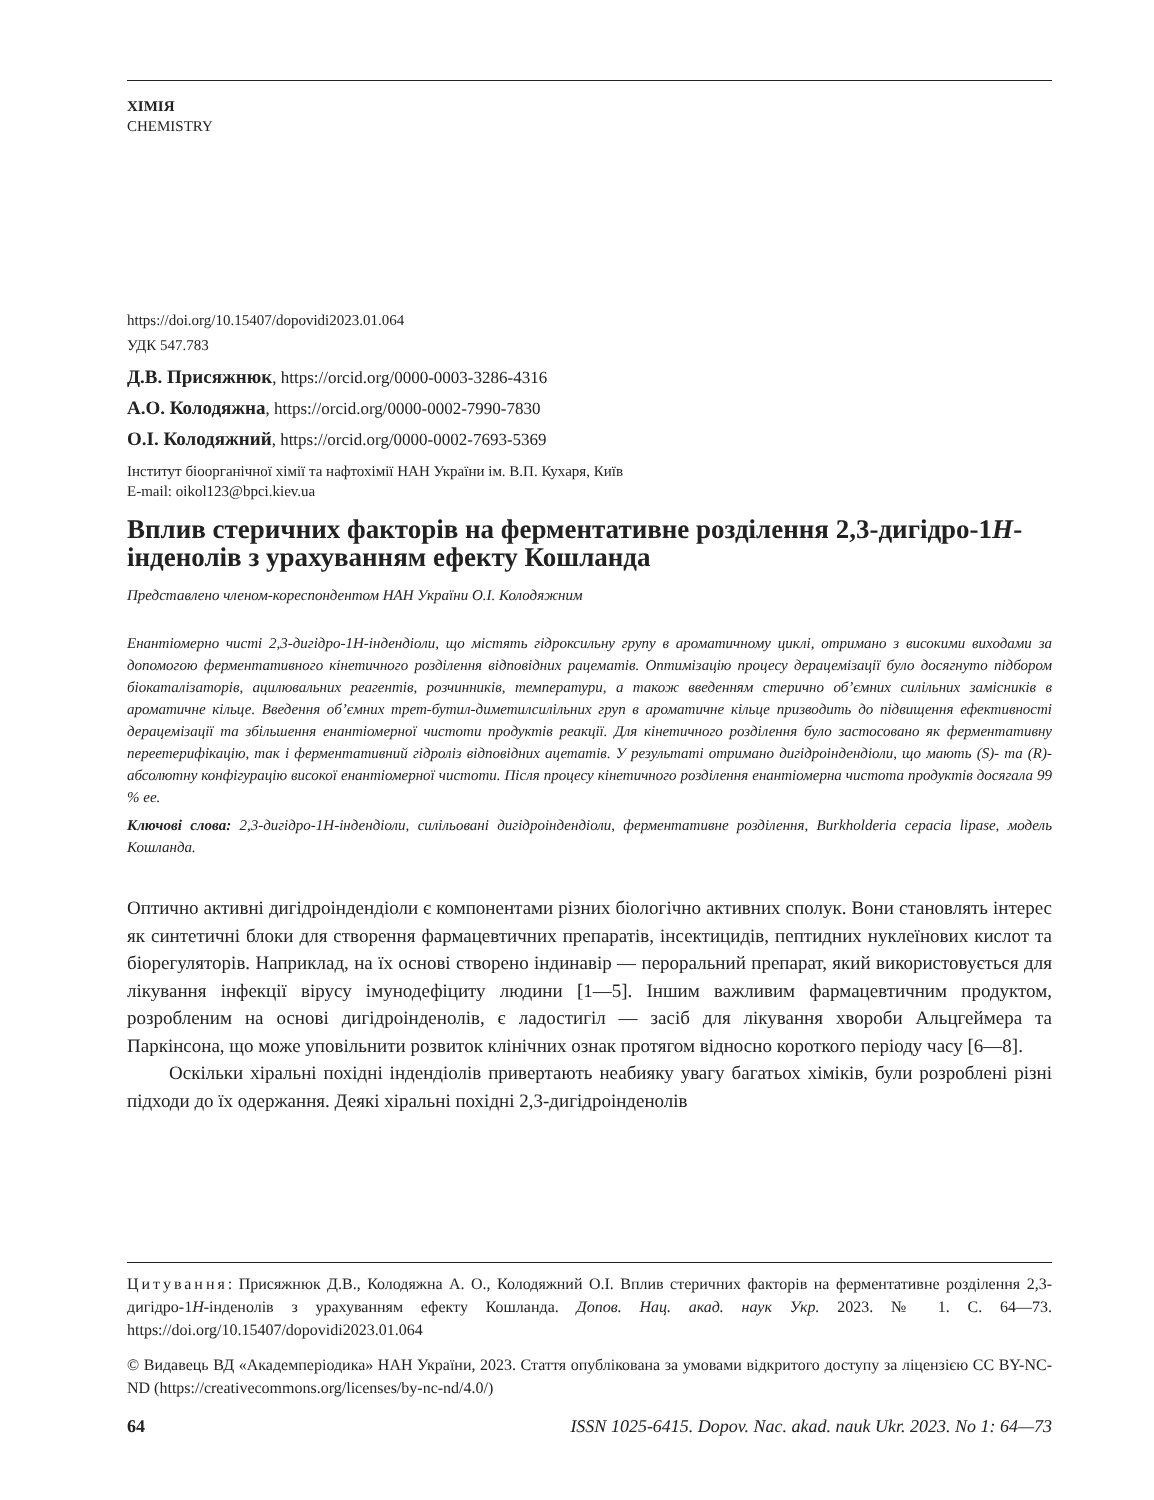ХІМІЯ
CHEMISTRY
https://doi.org/10.15407/dopovidi2023.01.064
УДК 547.783
Д.В. Присяжнюк, https://orcid.org/0000-0003-3286-4316
А.О. Колодяжна, https://orcid.org/0000-0002-7990-7830
О.І. Колодяжний, https://orcid.org/0000-0002-7693-5369
Інститут біоорганічної хімії та нафтохімії НАН України ім. В.П. Кухаря, Київ
E-mail: oikol123@bpci.kiev.ua
Вплив стеричних факторів на ферментативне розділення 2,3-дигідро-1H-інденолів з урахуванням ефекту Кошланда
Представлено членом-кореспондентом НАН України О.І. Колодяжним
Енантіомерно чисті 2,3-дигідро-1H-індендіоли, що містять гідроксильну групу в ароматичному циклі, отримано з високими виходами за допомогою ферментативного кінетичного розділення відповідних рацематів. Оптимізацію процесу дерацемізації було досягнуто підбором біокаталізаторів, ацилювальних реагентів, розчинників, температури, а також введенням стерично об’ємних силільних замісників в ароматичне кільце. Введення об’ємних трет-бутил-диметилсилільних груп в ароматичне кільце призводить до підвищення ефективності дерацемізації та збільшення енантіомерної чистоти продуктів реакції. Для кінетичного розділення було застосовано як ферментативну переетерифікацію, так і ферментативний гідроліз відповідних ацетатів. У результаті отримано дигідроіндендіоли, що мають (S)- та (R)-абсолютну конфігурацію високої енантіомерної чистоти. Після процесу кінетичного розділення енантіомерна чистота продуктів досягала 99 % ee.
Ключові слова: 2,3-дигідро-1H-індендіоли, силільовані дигідроіндендіоли, ферментативне розділення, Burkholderia cepacia lipase, модель Кошланда.
Оптично активні дигідроіндендіоли є компонентами різних біологічно активних сполук. Вони становлять інтерес як синтетичні блоки для створення фармацевтичних препаратів, інсектицидів, пептидних нуклеїнових кислот та біорегуляторів. Наприклад, на їх основі створено індинавір — пероральний препарат, який використовується для лікування інфекції вірусу імунодефіциту людини [1—5]. Іншим важливим фармацевтичним продуктом, розробленим на основі дигідроінденолів, є ладостигіл — засіб для лікування хвороби Альцгеймера та Паркінсона, що може уповільнити розвиток клінічних ознак протягом відносно короткого періоду часу [6—8].
Оскільки хіральні похідні індендіолів привертають неабияку увагу багатьох хіміків, були розроблені різні підходи до їх одержання. Деякі хіральні похідні 2,3-дигідроінденолів
Цитування: Присяжнюк Д.В., Колодяжна А. О., Колодяжний О.І. Вплив стеричних факторів на ферментативне розділення 2,3-дигідро-1H-інденолів з урахуванням ефекту Кошланда. Допов. Нац. акад. наук Укр. 2023. № 1. С. 64—73. https://doi.org/10.15407/dopovidi2023.01.064
© Видавець ВД «Академперіодика» НАН України, 2023. Стаття опублікована за умовами відкритого доступу за ліцензією CC BY-NC-ND (https://creativecommons.org/licenses/by-nc-nd/4.0/)
64 ISSN 1025-6415. Dopov. Nac. akad. nauk Ukr. 2023. No 1: 64—73